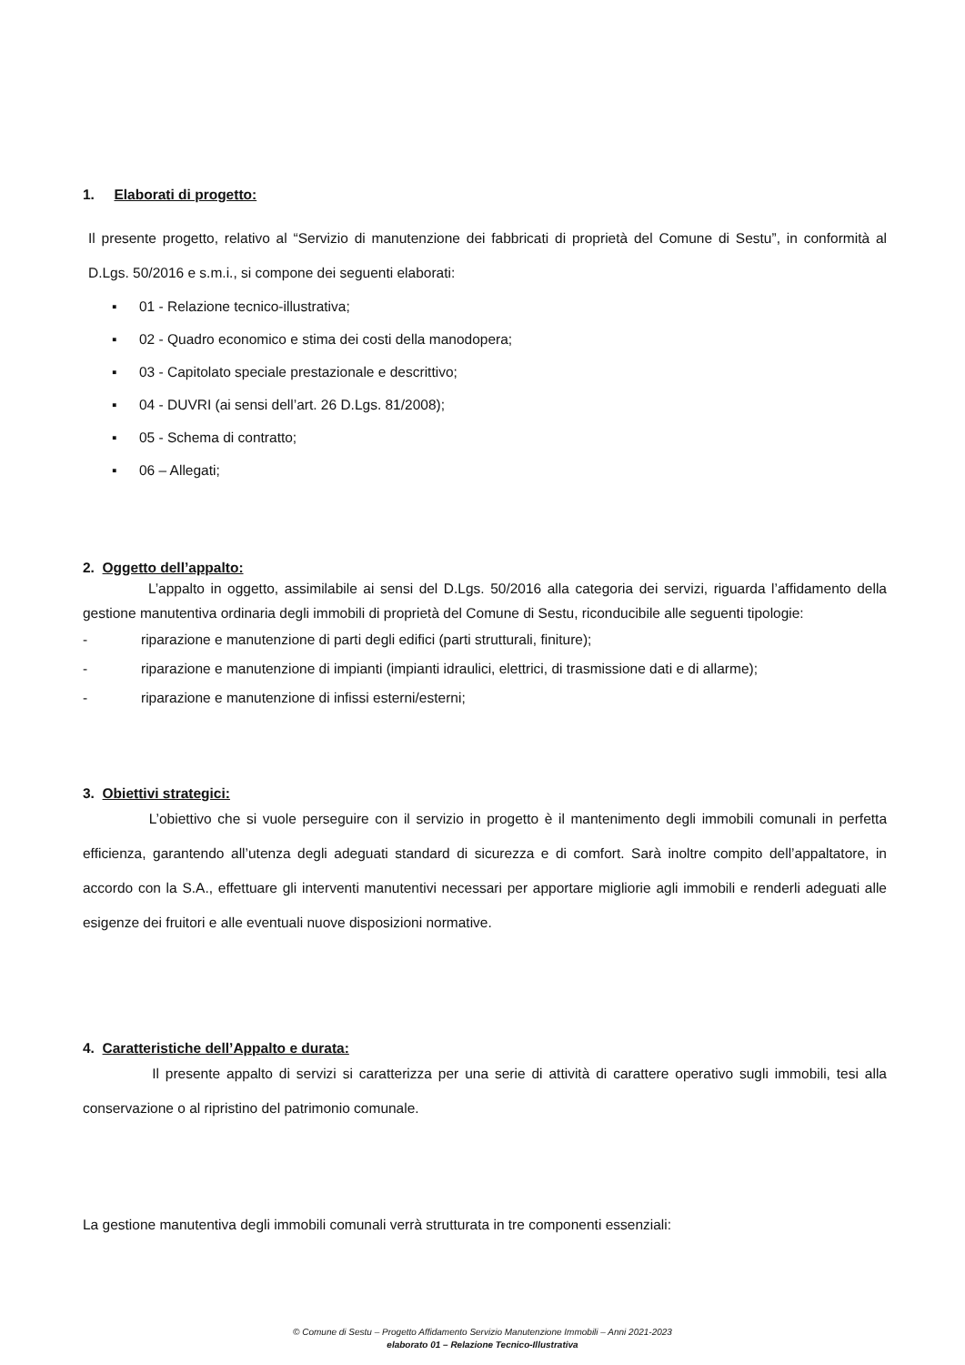1. Elaborati di progetto:
Il presente progetto, relativo al “Servizio di manutenzione dei fabbricati di proprietà del Comune di Sestu”, in conformità al D.Lgs. 50/2016 e s.m.i., si compone dei seguenti elaborati:
▪ 01 - Relazione tecnico-illustrativa;
▪ 02 - Quadro economico e stima dei costi della manodopera;
▪ 03 - Capitolato speciale prestazionale e descrittivo;
▪ 04 - DUVRI (ai sensi dell’art. 26 D.Lgs. 81/2008);
▪ 05 - Schema di contratto;
▪ 06 – Allegati;
2. Oggetto dell’appalto:
L’appalto in oggetto, assimilabile ai sensi del D.Lgs. 50/2016 alla categoria dei servizi, riguarda l’affidamento della gestione manutentiva ordinaria degli immobili di proprietà del Comune di Sestu, riconducibile alle seguenti tipologie:
- riparazione e manutenzione di parti degli edifici (parti strutturali, finiture);
- riparazione e manutenzione di impianti (impianti idraulici, elettrici, di trasmissione dati e di allarme);
- riparazione e manutenzione di infissi esterni/esterni;
3. Obiettivi strategici:
L’obiettivo che si vuole perseguire con il servizio in progetto è il mantenimento degli immobili comunali in perfetta efficienza, garantendo all’utenza degli adeguati standard di sicurezza e di comfort. Sarà inoltre compito dell’appaltatore, in accordo con la S.A., effettuare gli interventi manutentivi necessari per apportare migliorie agli immobili e renderli adeguati alle esigenze dei fruitori e alle eventuali nuove disposizioni normative.
4. Caratteristiche dell’Appalto e durata:
Il presente appalto di servizi si caratterizza per una serie di attività di carattere operativo sugli immobili, tesi alla conservazione o al ripristino del patrimonio comunale.
La gestione manutentiva degli immobili comunali verrà strutturata in tre componenti essenziali:
© Comune di Sestu – Progetto Affidamento Servizio Manutenzione Immobili – Anni 2021-2023
elaborato 01 – Relazione Tecnico-Illustrativa